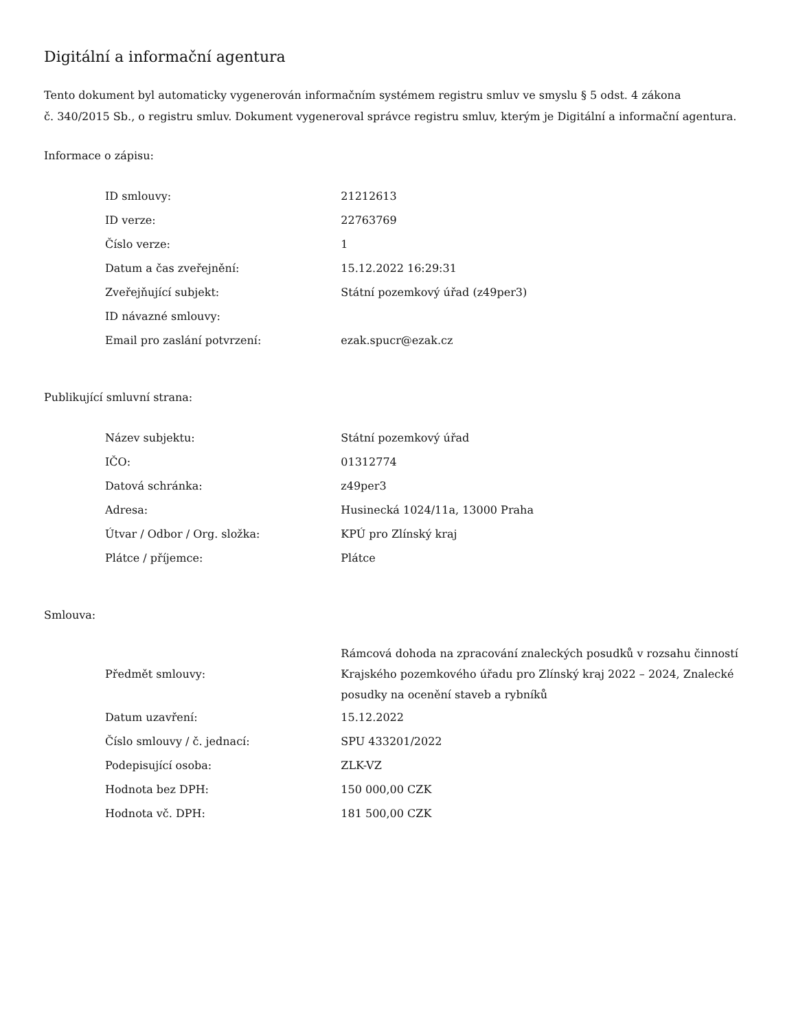Digitální a informační agentura
Tento dokument byl automaticky vygenerován informačním systémem registru smluv ve smyslu § 5 odst. 4 zákona
č. 340/2015 Sb., o registru smluv. Dokument vygeneroval správce registru smluv, kterým je Digitální a informační agentura.
Informace o zápisu:
| ID smlouvy: | 21212613 |
| ID verze: | 22763769 |
| Číslo verze: | 1 |
| Datum a čas zveřejnění: | 15.12.2022 16:29:31 |
| Zveřejňující subjekt: | Státní pozemkový úřad (z49per3) |
| ID návazné smlouvy: | |
| Email pro zaslání potvrzení: | ezak.spucr@ezak.cz |
Publikující smluvní strana:
| Název subjektu: | Státní pozemkový úřad |
| IČO: | 01312774 |
| Datová schránka: | z49per3 |
| Adresa: | Husinecká 1024/11a, 13000 Praha |
| Útvar / Odbor / Org. složka: | KPÚ pro Zlínský kraj |
| Plátce / příjemce: | Plátce |
Smlouva:
| Předmět smlouvy: | Rámcová dohoda na zpracování znaleckých posudků v rozsahu činností Krajského pozemkového úřadu pro Zlínský kraj 2022 – 2024, Znalecké posudky na ocenění staveb a rybníků |
| Datum uzavření: | 15.12.2022 |
| Číslo smlouvy / č. jednací: | SPU 433201/2022 |
| Podepisující osoba: | ZLK-VZ |
| Hodnota bez DPH: | 150 000,00 CZK |
| Hodnota vč. DPH: | 181 500,00 CZK |